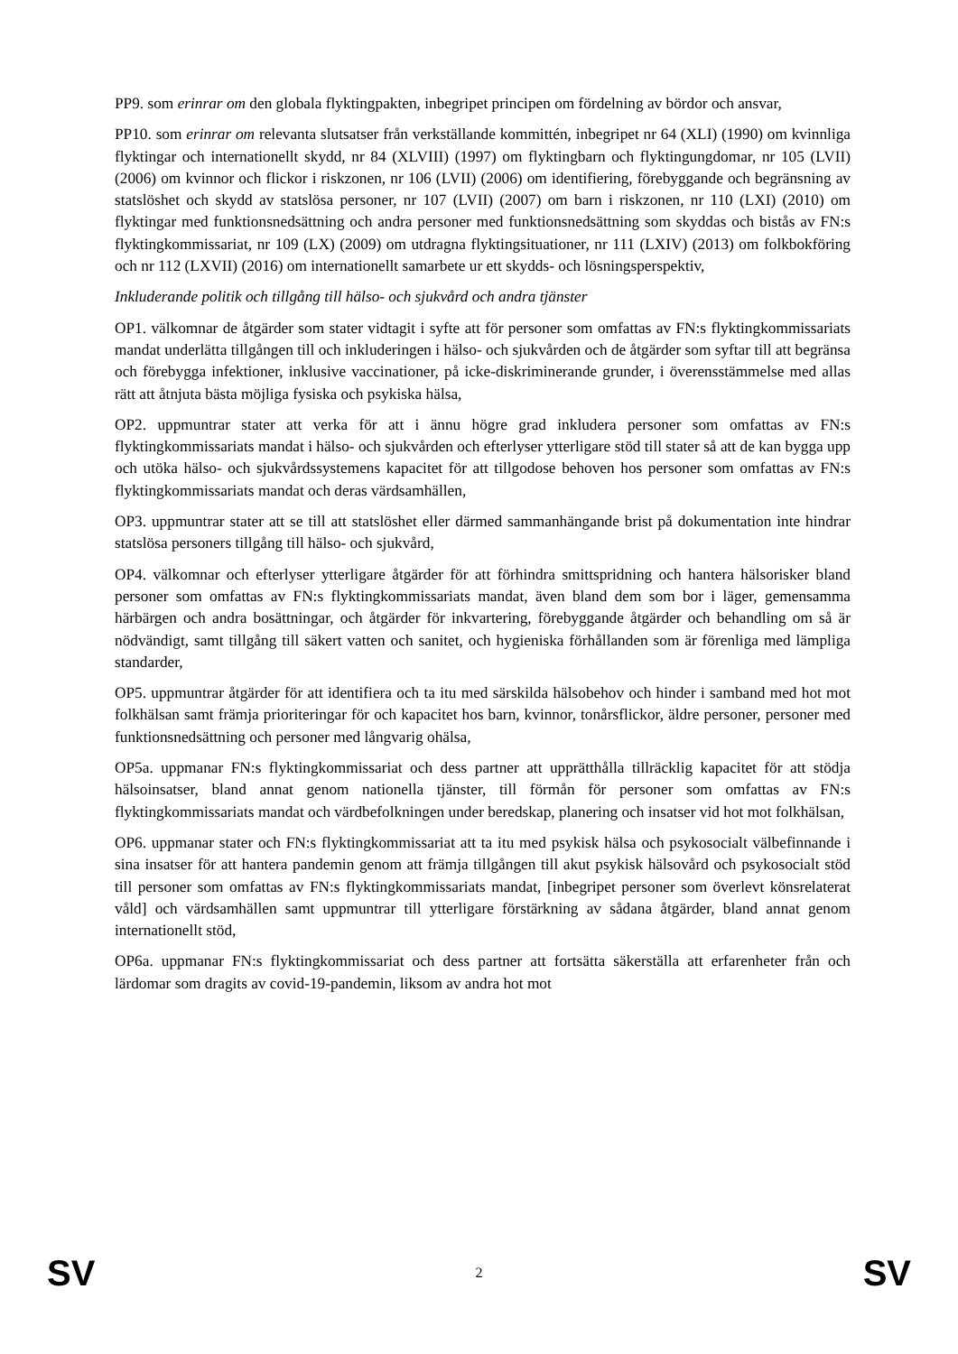PP9. som erinrar om den globala flyktingpakten, inbegripet principen om fördelning av bördor och ansvar,
PP10. som erinrar om relevanta slutsatser från verkställande kommittén, inbegripet nr 64 (XLI) (1990) om kvinnliga flyktingar och internationellt skydd, nr 84 (XLVIII) (1997) om flyktingbarn och flyktingungdomar, nr 105 (LVII) (2006) om kvinnor och flickor i riskzonen, nr 106 (LVII) (2006) om identifiering, förebyggande och begränsning av statslöshet och skydd av statslösa personer, nr 107 (LVII) (2007) om barn i riskzonen, nr 110 (LXI) (2010) om flyktingar med funktionsnedsättning och andra personer med funktionsnedsättning som skyddas och bistås av FN:s flyktingkommissariat, nr 109 (LX) (2009) om utdragna flyktingsituationer, nr 111 (LXIV) (2013) om folkbokföring och nr 112 (LXVII) (2016) om internationellt samarbete ur ett skydds- och lösningsperspektiv,
Inkluderande politik och tillgång till hälso- och sjukvård och andra tjänster
OP1. välkomnar de åtgärder som stater vidtagit i syfte att för personer som omfattas av FN:s flyktingkommissariats mandat underlätta tillgången till och inkluderingen i hälso- och sjukvården och de åtgärder som syftar till att begränsa och förebygga infektioner, inklusive vaccinationer, på icke-diskriminerande grunder, i överensstämmelse med allas rätt att åtnjuta bästa möjliga fysiska och psykiska hälsa,
OP2. uppmuntrar stater att verka för att i ännu högre grad inkludera personer som omfattas av FN:s flyktingkommissariats mandat i hälso- och sjukvården och efterlyser ytterligare stöd till stater så att de kan bygga upp och utöka hälso- och sjukvårdssystemens kapacitet för att tillgodose behoven hos personer som omfattas av FN:s flyktingkommissariats mandat och deras värdsamhällen,
OP3. uppmuntrar stater att se till att statslöshet eller därmed sammanhängande brist på dokumentation inte hindrar statslösa personers tillgång till hälso- och sjukvård,
OP4. välkomnar och efterlyser ytterligare åtgärder för att förhindra smittspridning och hantera hälsorisker bland personer som omfattas av FN:s flyktingkommissariats mandat, även bland dem som bor i läger, gemensamma härbärgen och andra bosättningar, och åtgärder för inkvartering, förebyggande åtgärder och behandling om så är nödvändigt, samt tillgång till säkert vatten och sanitet, och hygieniska förhållanden som är förenliga med lämpliga standarder,
OP5. uppmuntrar åtgärder för att identifiera och ta itu med särskilda hälsobehov och hinder i samband med hot mot folkhälsan samt främja prioriteringar för och kapacitet hos barn, kvinnor, tonårsflickor, äldre personer, personer med funktionsnedsättning och personer med långvarig ohälsa,
OP5a. uppmanar FN:s flyktingkommissariat och dess partner att upprätthålla tillräcklig kapacitet för att stödja hälsoinsatser, bland annat genom nationella tjänster, till förmån för personer som omfattas av FN:s flyktingkommissariats mandat och värdbefolkningen under beredskap, planering och insatser vid hot mot folkhälsan,
OP6. uppmanar stater och FN:s flyktingkommissariat att ta itu med psykisk hälsa och psykosocialt välbefinnande i sina insatser för att hantera pandemin genom att främja tillgången till akut psykisk hälsovård och psykosocialt stöd till personer som omfattas av FN:s flyktingkommissariats mandat, [inbegripet personer som överlevt könsrelaterat våld] och värdsamhällen samt uppmuntrar till ytterligare förstärkning av sådana åtgärder, bland annat genom internationellt stöd,
OP6a. uppmanar FN:s flyktingkommissariat och dess partner att fortsätta säkerställa att erfarenheter från och lärdomar som dragits av covid-19-pandemin, liksom av andra hot mot
SV 2 SV